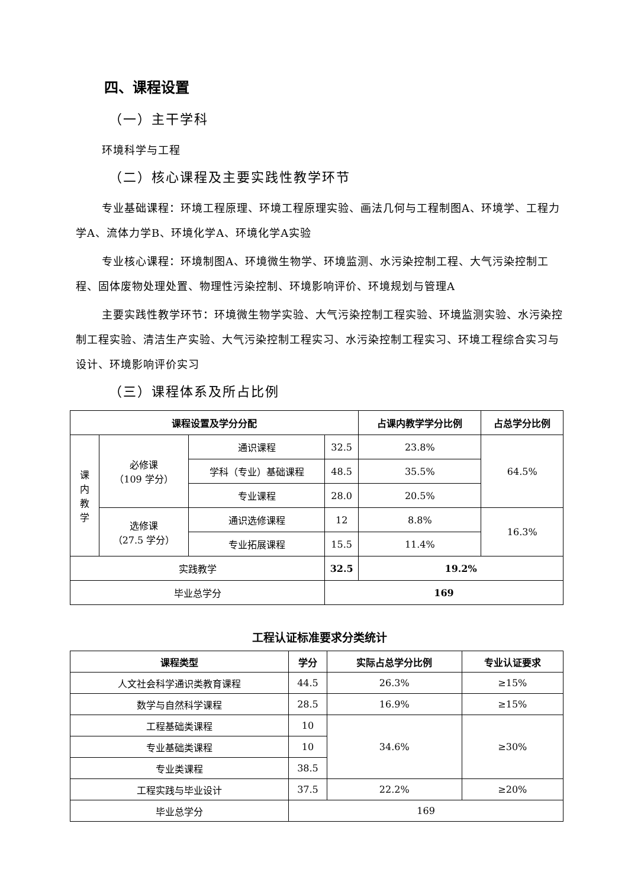四、课程设置
（一）主干学科
环境科学与工程
（二）核心课程及主要实践性教学环节
专业基础课程：环境工程原理、环境工程原理实验、画法几何与工程制图A、环境学、工程力学A、流体力学B、环境化学A、环境化学A实验
专业核心课程：环境制图A、环境微生物学、环境监测、水污染控制工程、大气污染控制工程、固体废物处理处置、物理性污染控制、环境影响评价、环境规划与管理A
主要实践性教学环节：环境微生物学实验、大气污染控制工程实验、环境监测实验、水污染控制工程实验、清洁生产实验、大气污染控制工程实习、水污染控制工程实习、环境工程综合实习与设计、环境影响评价实习
（三）课程体系及所占比例
| 课程设置及学分分配 | | | | 占课内教学学分比例 | 占总学分比例 |
| --- | --- | --- | --- | --- | --- |
| 课 内 教 学 | 必修课 （109 学分） | 通识课程 | 32.5 | 23.8% | 64.5% |
| | | 学科（专业）基础课程 | 48.5 | 35.5% | |
| | | 专业课程 | 28.0 | 20.5% | |
| | 选修课 （27.5 学分） | 通识选修课程 | 12 | 8.8% | 16.3% |
| | | 专业拓展课程 | 15.5 | 11.4% | |
| 实践教学 | | | 32.5 | 19.2% | |
| 毕业总学分 | | | 169 | | |
工程认证标准要求分类统计
| 课程类型 | 学分 | 实际占总学分比例 | 专业认证要求 |
| --- | --- | --- | --- |
| 人文社会科学通识类教育课程 | 44.5 | 26.3% | ≥15% |
| 数学与自然科学课程 | 28.5 | 16.9% | ≥15% |
| 工程基础类课程 | 10 | 34.6% | ≥30% |
| 专业基础类课程 | 10 | | |
| 专业类课程 | 38.5 | | |
| 工程实践与毕业设计 | 37.5 | 22.2% | ≥20% |
| 毕业总学分 | 169 | | |